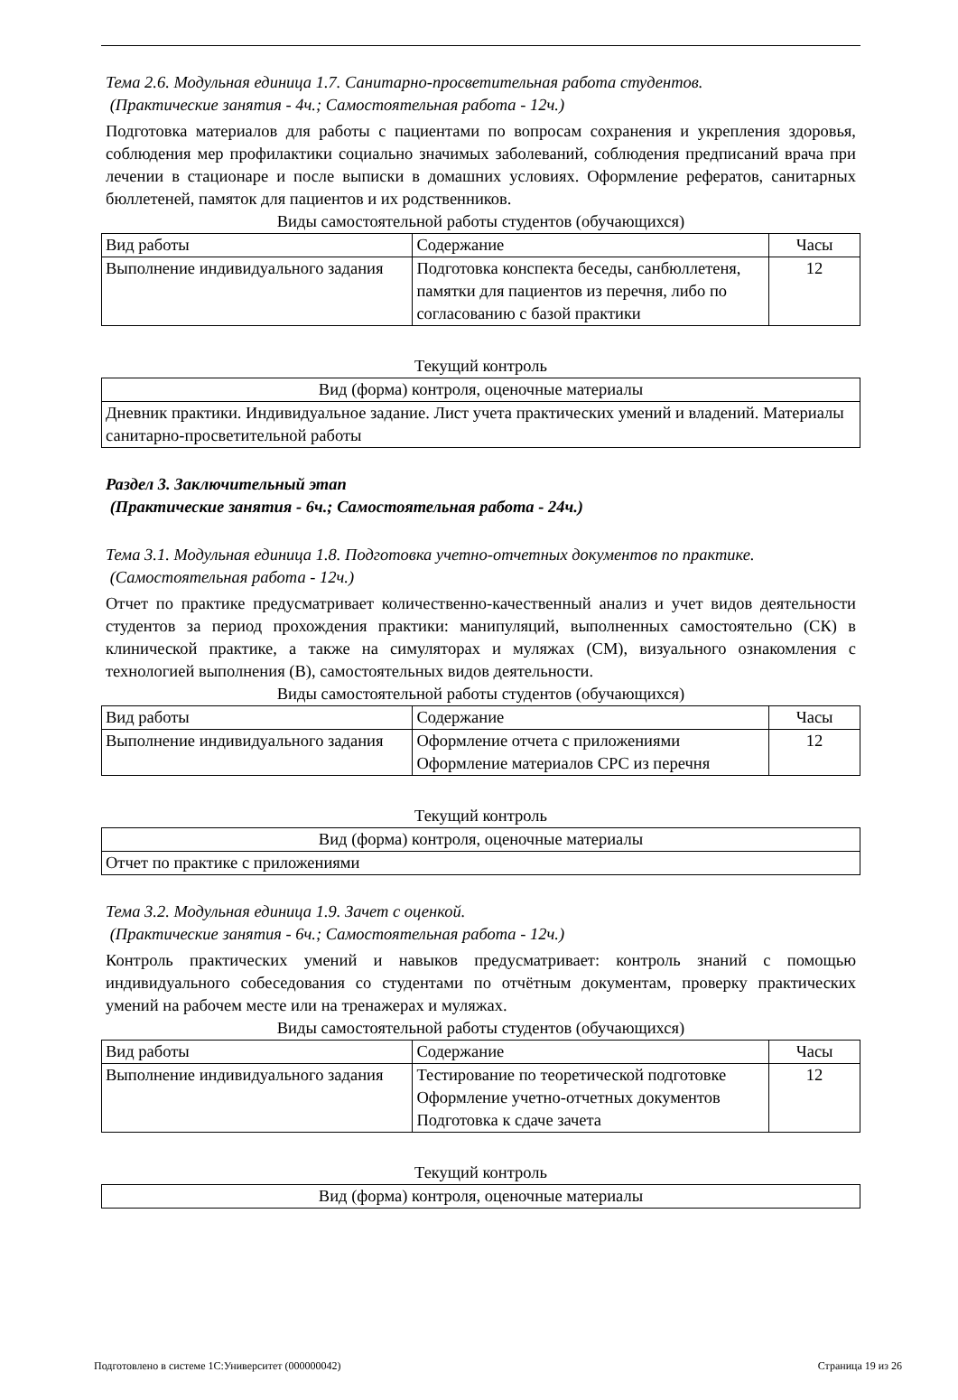Тема 2.6. Модульная единица 1.7. Санитарно-просветительная работа студентов.
(Практические занятия - 4ч.; Самостоятельная работа - 12ч.)
Подготовка материалов для работы с пациентами по вопросам сохранения и укрепления здоровья, соблюдения мер профилактики социально значимых заболеваний, соблюдения предписаний врача при лечении в стационаре и после выписки в домашних условиях. Оформление рефератов, санитарных бюллетеней, памяток для пациентов и их родственников.
Виды самостоятельной работы студентов (обучающихся)
| Вид работы | Содержание | Часы |
| --- | --- | --- |
| Выполнение индивидуального задания | Подготовка конспекта беседы, санбюллетеня, памятки для пациентов из перечня, либо по согласованию с базой практики | 12 |
Текущий контроль
| Вид (форма) контроля, оценочные материалы |
| --- |
| Дневник практики. Индивидуальное задание. Лист учета практических умений и владений. Материалы санитарно-просветительной работы |
Раздел 3. Заключительный этап
(Практические занятия - 6ч.; Самостоятельная работа - 24ч.)
Тема 3.1. Модульная единица 1.8. Подготовка учетно-отчетных документов по практике.
(Самостоятельная работа - 12ч.)
Отчет по практике предусматривает количественно-качественный анализ и учет видов деятельности студентов за период прохождения практики: манипуляций, выполненных самостоятельно (СК) в клинической практике, а также на симуляторах и муляжах (СМ), визуального ознакомления с технологией выполнения (В), самостоятельных видов деятельности.
Виды самостоятельной работы студентов (обучающихся)
| Вид работы | Содержание | Часы |
| --- | --- | --- |
| Выполнение индивидуального задания | Оформление отчета с приложениями Оформление материалов СРС из перечня | 12 |
Текущий контроль
| Вид (форма) контроля, оценочные материалы |
| --- |
| Отчет по практике с приложениями |
Тема 3.2. Модульная единица 1.9. Зачет с оценкой.
(Практические занятия - 6ч.; Самостоятельная работа - 12ч.)
Контроль практических умений и навыков предусматривает: контроль знаний с помощью индивидуального собеседования со студентами по отчётным документам, проверку практических умений на рабочем месте или на тренажерах и муляжах.
Виды самостоятельной работы студентов (обучающихся)
| Вид работы | Содержание | Часы |
| --- | --- | --- |
| Выполнение индивидуального задания | Тестирование по теоретической подготовке Оформление учетно-отчетных документов Подготовка к сдаче зачета | 12 |
Текущий контроль
| Вид (форма) контроля, оценочные материалы |
| --- |
Подготовлено в системе 1С:Университет (000000042) Страница 19 из 26